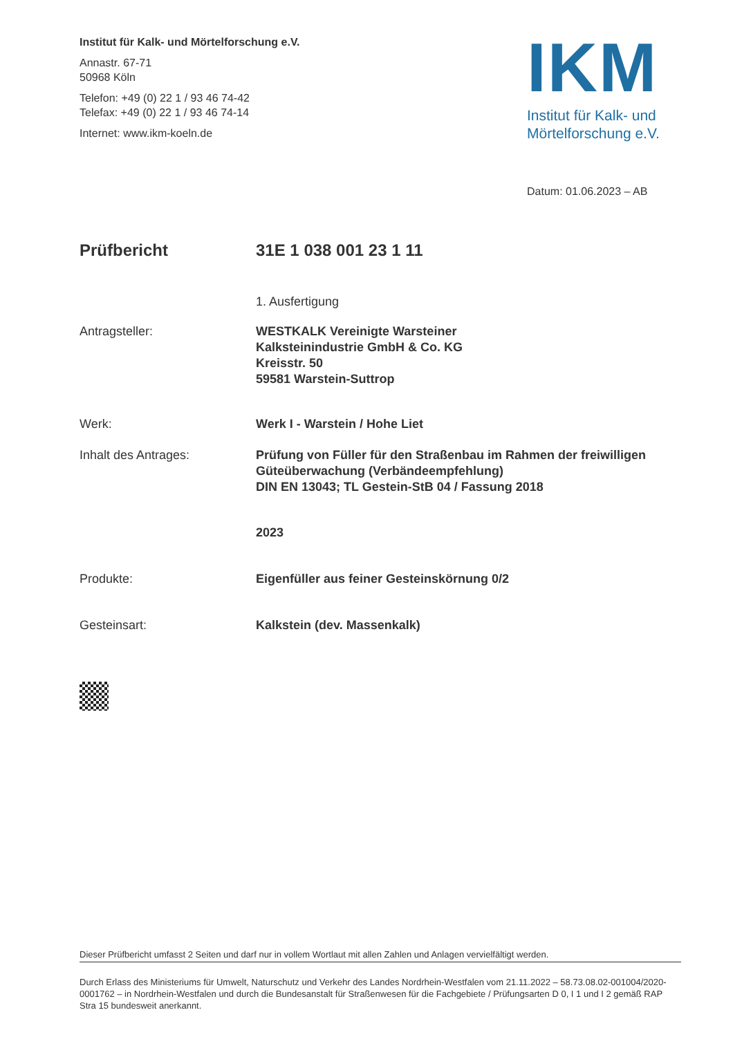Institut für Kalk- und Mörtelforschung e.V.
Annastr. 67-71
50968 Köln
Telefon: +49 (0) 22 1 / 93 46 74-42
Telefax: +49 (0) 22 1 / 93 46 74-14
Internet: www.ikm-koeln.de
IKM
Institut für Kalk- und Mörtelforschung e.V.
Datum: 01.06.2023 – AB
Prüfbericht 31E 1 038 001 23 1 11
1. Ausfertigung
Antragsteller: WESTKALK Vereinigte Warsteiner
Kalksteinindustrie GmbH & Co. KG
Kreisstr. 50
59581 Warstein-Suttrop
Werk: Werk I - Warstein / Hohe Liet
Inhalt des Antrages: Prüfung von Füller für den Straßenbau im Rahmen der freiwilligen Güteüberwachung (Verbändeempfehlung)
DIN EN 13043; TL Gestein-StB 04 / Fassung 2018
2023
Produkte: Eigenfüller aus feiner Gesteinskörnung 0/2
Gesteinsart: Kalkstein (dev. Massenkalk)
Dieser Prüfbericht umfasst 2 Seiten und darf nur in vollem Wortlaut mit allen Zahlen und Anlagen vervielfältigt werden.
Durch Erlass des Ministeriums für Umwelt, Naturschutz und Verkehr des Landes Nordrhein-Westfalen vom 21.11.2022 – 58.73.08.02-001004/2020-0001762 – in Nordrhein-Westfalen und durch die Bundesanstalt für Straßenwesen für die Fachgebiete / Prüfungsarten D 0, I 1 und I 2 gemäß RAP Stra 15 bundesweit anerkannt.